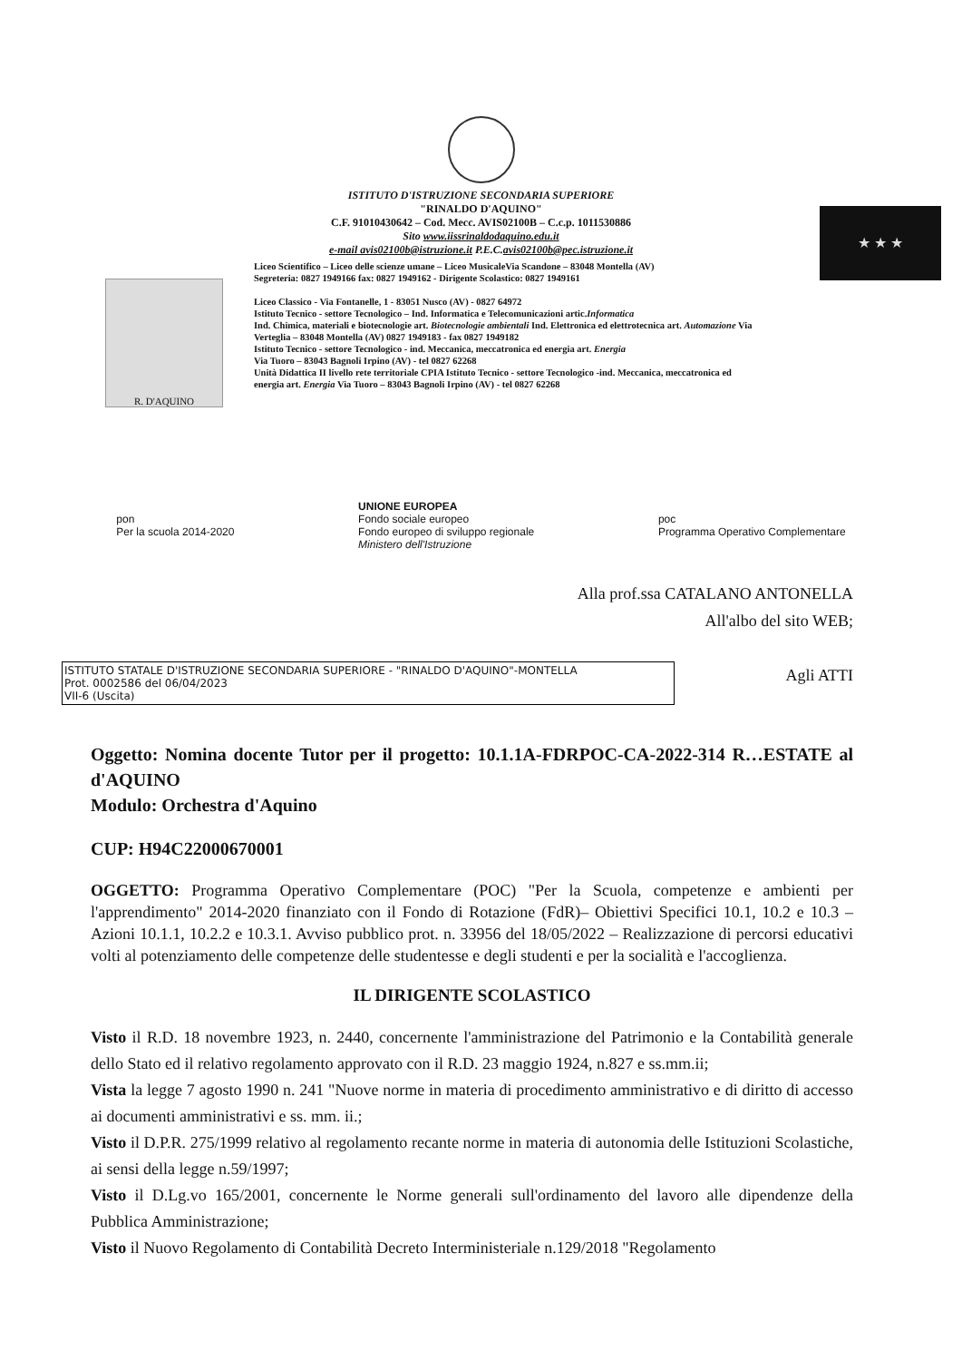ISTITUTO D'ISTRUZIONE SECONDARIA SUPERIORE
"RINALDO D'AQUINO"
C.F. 91010430642 – Cod. Mecc. AVIS02100B – C.c.p. 1011530886
Sito www.iissrinaldodaquino.edu.it
e-mail avis02100b@istruzione.it P.E.C.avis02100b@pec.istruzione.it
R. D'AQUINO
Liceo Scientifico – Liceo delle scienze umane – Liceo MusicaleVia Scandone – 83048 Montella (AV)
Segreteria: 0827 1949166 fax: 0827 1949162 - Dirigente Scolastico: 0827 1949161
Liceo Classico - Via Fontanelle, 1 - 83051 Nusco (AV) - 0827 64972
Istituto Tecnico - settore Tecnologico – Ind. Informatica e Telecomunicazioni artic.Informatica
Ind. Chimica, materiali e biotecnologie art. Biotecnologie ambientali Ind. Elettronica ed elettrotecnica art. Automazione Via Verteglia – 83048 Montella (AV) 0827 1949183 - fax 0827 1949182
Istituto Tecnico - settore Tecnologico - ind. Meccanica, meccatronica ed energia art. Energia
Via Tuoro – 83043 Bagnoli Irpino (AV) - tel 0827 62268
Unità Didattica II livello rete territoriale CPIA Istituto Tecnico - settore Tecnologico -ind. Meccanica, meccatronica ed energia art. Energia Via Tuoro – 83043 Bagnoli Irpino (AV) - tel 0827 62268
★ ★ ★
pon
Per la scuola 2014-2020
UNIONE EUROPEA
Fondo sociale europeo
Fondo europeo di sviluppo regionale
Ministero dell'Istruzione
poc
Programma Operativo Complementare
Alla prof.ssa CATALANO ANTONELLA
All'albo del sito WEB;
Agli ATTI
ISTITUTO STATALE D'ISTRUZIONE SECONDARIA SUPERIORE - "RINALDO D'AQUINO"-MONTELLA
Prot. 0002586 del 06/04/2023
VII-6 (Uscita)
Oggetto: Nomina docente Tutor per il progetto: 10.1.1A-FDRPOC-CA-2022-314 R…ESTATE al d'AQUINO
Modulo: Orchestra d'Aquino
CUP: H94C22000670001
OGGETTO: Programma Operativo Complementare (POC) "Per la Scuola, competenze e ambienti per l'apprendimento" 2014-2020 finanziato con il Fondo di Rotazione (FdR)– Obiettivi Specifici 10.1, 10.2 e 10.3 – Azioni 10.1.1, 10.2.2 e 10.3.1. Avviso pubblico prot. n. 33956 del 18/05/2022 – Realizzazione di percorsi educativi volti al potenziamento delle competenze delle studentesse e degli studenti e per la socialità e l'accoglienza.
IL DIRIGENTE SCOLASTICO
Visto il R.D. 18 novembre 1923, n. 2440, concernente l'amministrazione del Patrimonio e la Contabilità generale dello Stato ed il relativo regolamento approvato con il R.D. 23 maggio 1924, n.827 e ss.mm.ii;
Vista la legge 7 agosto 1990 n. 241 "Nuove norme in materia di procedimento amministrativo e di diritto di accesso ai documenti amministrativi e ss. mm. ii.;
Visto il D.P.R. 275/1999 relativo al regolamento recante norme in materia di autonomia delle Istituzioni Scolastiche, ai sensi della legge n.59/1997;
Visto il D.Lg.vo 165/2001, concernente le Norme generali sull'ordinamento del lavoro alle dipendenze della Pubblica Amministrazione;
Visto il Nuovo Regolamento di Contabilità Decreto Interministeriale n.129/2018 "Regolamento